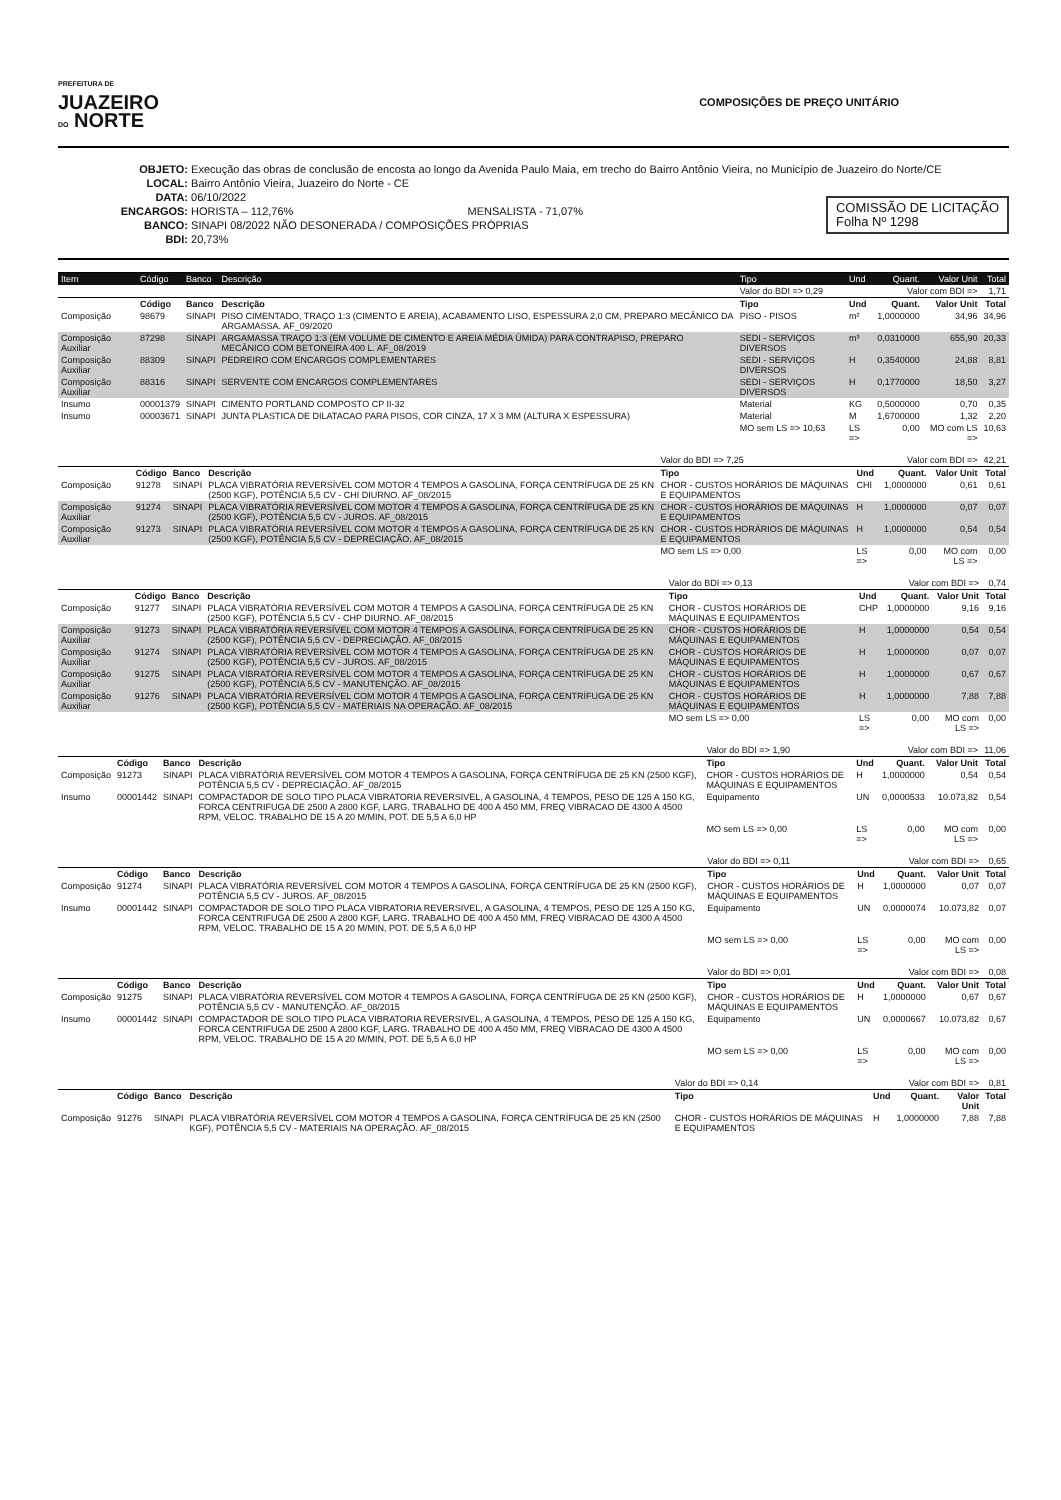PREFEITURA DE
JUAZEIRO
DO NORTE
COMPOSIÇÕES DE PREÇO UNITÁRIO
OBJETO: Execução das obras de conclusão de encosta ao longo da Avenida Paulo Maia, em trecho do Bairro Antônio Vieira, no Município de Juazeiro do Norte/CE
LOCAL: Bairro Antônio Vieira, Juazeiro do Norte - CE
DATA: 06/10/2022
ENCARGOS: HORISTA – 112,76% MENSALISTA - 71,07%
BANCO: SINAPI 08/2022 NÃO DESONERADA / COMPOSIÇÕES PRÓPRIAS
BDI: 20,73%
COMISSÃO DE LICITAÇÃO
Folha Nº 1298
| Item | Código | Banco | Descrição | Tipo | Und | Quant. | Valor Unit | Total |
| --- | --- | --- | --- | --- | --- | --- | --- | --- |
| | | | | Valor do BDI => 0,29 | Valor com BDI => | | | 1,71 |
| | Código | Banco | Descrição | Tipo | Und | Quant. | Valor Unit | Total |
| Composição | 98679 | SINAPI | PISO CIMENTADO, TRAÇO 1:3 (CIMENTO E AREIA), ACABAMENTO LISO, ESPESSURA 2,0 CM, PREPARO MECÂNICO DA ARGAMASSA. AF_09/2020 | PISO - PISOS | m² | 1,0000000 | 34,96 | 34,96 |
| Composição Auxiliar | 87298 | SINAPI | ARGAMASSA TRAÇO 1:3 (EM VOLUME DE CIMENTO E AREIA MÉDIA ÚMIDA) PARA CONTRAPISO, PREPARO MECÂNICO COM BETONEIRA 400 L. AF_08/2019 | SEDI - SERVIÇOS DIVERSOS | m³ | 0,0310000 | 655,90 | 20,33 |
| Composição Auxiliar | 88309 | SINAPI | PEDREIRO COM ENCARGOS COMPLEMENTARES | SEDI - SERVIÇOS DIVERSOS | H | 0,3540000 | 24,88 | 8,81 |
| Composição Auxiliar | 88316 | SINAPI | SERVENTE COM ENCARGOS COMPLEMENTARES | SEDI - SERVIÇOS DIVERSOS | H | 0,1770000 | 18,50 | 3,27 |
| Insumo | 00001379 | SINAPI | CIMENTO PORTLAND COMPOSTO CP II-32 | Material | KG | 0,5000000 | 0,70 | 0,35 |
| Insumo | 00003671 | SINAPI | JUNTA PLASTICA DE DILATACAO PARA PISOS, COR CINZA, 17 X 3 MM (ALTURA X ESPESSURA) | Material | M | 1,6700000 | 1,32 | 2,20 |
| | | | | MO sem LS => 10,63 | LS => | 0,00 | MO com LS => | 10,63 |
| | | | | Valor do BDI => 7,25 | Valor com BDI => | | | 42,21 |
| | Código | Banco | Descrição | Tipo | Und | Quant. | Valor Unit | Total |
| Composição | 91278 | SINAPI | PLACA VIBRATÓRIA REVERSÍVEL COM MOTOR 4 TEMPOS A GASOLINA, FORÇA CENTRÍFUGA DE 25 KN (2500 KGF), POTÊNCIA 5,5 CV - CHI DIURNO. AF_08/2015 | CHOR - CUSTOS HORÁRIOS DE MÁQUINAS E EQUIPAMENTOS | CHI | 1,0000000 | 0,61 | 0,61 |
| Composição Auxiliar | 91274 | SINAPI | PLACA VIBRATÓRIA REVERSÍVEL COM MOTOR 4 TEMPOS A GASOLINA, FORÇA CENTRÍFUGA DE 25 KN (2500 KGF), POTÊNCIA 5,5 CV - JUROS. AF_08/2015 | CHOR - CUSTOS HORÁRIOS DE MÁQUINAS E EQUIPAMENTOS | H | 1,0000000 | 0,07 | 0,07 |
| Composição Auxiliar | 91273 | SINAPI | PLACA VIBRATÓRIA REVERSÍVEL COM MOTOR 4 TEMPOS A GASOLINA, FORÇA CENTRÍFUGA DE 25 KN (2500 KGF), POTÊNCIA 5,5 CV - DEPRECIAÇÃO. AF_08/2015 | CHOR - CUSTOS HORÁRIOS DE MÁQUINAS E EQUIPAMENTOS | H | 1,0000000 | 0,54 | 0,54 |
| | | | | MO sem LS => 0,00 | LS => | 0,00 | MO com LS => | 0,00 |
| | | | | Valor do BDI => 0,13 | Valor com BDI => | | | 0,74 |
| | Código | Banco | Descrição | Tipo | Und | Quant. | Valor Unit | Total |
| Composição | 91277 | SINAPI | PLACA VIBRATÓRIA REVERSÍVEL COM MOTOR 4 TEMPOS A GASOLINA, FORÇA CENTRÍFUGA DE 25 KN (2500 KGF), POTÊNCIA 5,5 CV - CHP DIURNO. AF_08/2015 | CHOR - CUSTOS HORÁRIOS DE MÁQUINAS E EQUIPAMENTOS | CHP | 1,0000000 | 9,16 | 9,16 |
| Composição Auxiliar | 91273 | SINAPI | PLACA VIBRATÓRIA REVERSÍVEL COM MOTOR 4 TEMPOS A GASOLINA, FORÇA CENTRÍFUGA DE 25 KN (2500 KGF), POTÊNCIA 5,5 CV - DEPRECIAÇÃO. AF_08/2015 | CHOR - CUSTOS HORÁRIOS DE MÁQUINAS E EQUIPAMENTOS | H | 1,0000000 | 0,54 | 0,54 |
| Composição Auxiliar | 91274 | SINAPI | PLACA VIBRATÓRIA REVERSÍVEL COM MOTOR 4 TEMPOS A GASOLINA, FORÇA CENTRÍFUGA DE 25 KN (2500 KGF), POTÊNCIA 5,5 CV - JUROS. AF_08/2015 | CHOR - CUSTOS HORÁRIOS DE MÁQUINAS E EQUIPAMENTOS | H | 1,0000000 | 0,07 | 0,07 |
| Composição Auxiliar | 91275 | SINAPI | PLACA VIBRATÓRIA REVERSÍVEL COM MOTOR 4 TEMPOS A GASOLINA, FORÇA CENTRÍFUGA DE 25 KN (2500 KGF), POTÊNCIA 5,5 CV - MANUTENÇÃO. AF_08/2015 | CHOR - CUSTOS HORÁRIOS DE MÁQUINAS E EQUIPAMENTOS | H | 1,0000000 | 0,67 | 0,67 |
| Composição Auxiliar | 91276 | SINAPI | PLACA VIBRATÓRIA REVERSÍVEL COM MOTOR 4 TEMPOS A GASOLINA, FORÇA CENTRÍFUGA DE 25 KN (2500 KGF), POTÊNCIA 5,5 CV - MATERIAIS NA OPERAÇÃO. AF_08/2015 | CHOR - CUSTOS HORÁRIOS DE MÁQUINAS E EQUIPAMENTOS | H | 1,0000000 | 7,88 | 7,88 |
| | | | | MO sem LS => 0,00 | LS => | 0,00 | MO com LS => | 0,00 |
| | | | | Valor do BDI => 1,90 | Valor com BDI => | | | 11,06 |
| | Código | Banco | Descrição | Tipo | Und | Quant. | Valor Unit | Total |
| Composição | 91273 | SINAPI | PLACA VIBRATÓRIA REVERSÍVEL COM MOTOR 4 TEMPOS A GASOLINA, FORÇA CENTRÍFUGA DE 25 KN (2500 KGF), POTÊNCIA 5,5 CV - DEPRECIAÇÃO. AF_08/2015 | CHOR - CUSTOS HORÁRIOS DE MÁQUINAS E EQUIPAMENTOS | H | 1,0000000 | 0,54 | 0,54 |
| Insumo | 00001442 | SINAPI | COMPACTADOR DE SOLO TIPO PLACA VIBRATORIA REVERSIVEL, A GASOLINA, 4 TEMPOS, PESO DE 125 A 150 KG, FORCA CENTRIFUGA DE 2500 A 2800 KGF, LARG. TRABALHO DE 400 A 450 MM, FREQ VIBRACAO DE 4300 A 4500 RPM, VELOC. TRABALHO DE 15 A 20 M/MIN, POT. DE 5,5 A 6,0 HP | Equipamento | UN | 0,0000533 | 10.073,82 | 0,54 |
| | | | | MO sem LS => 0,00 | LS => | 0,00 | MO com LS => | 0,00 |
| | | | | Valor do BDI => 0,11 | Valor com BDI => | | | 0,65 |
| | Código | Banco | Descrição | Tipo | Und | Quant. | Valor Unit | Total |
| Composição | 91274 | SINAPI | PLACA VIBRATÓRIA REVERSÍVEL COM MOTOR 4 TEMPOS A GASOLINA, FORÇA CENTRÍFUGA DE 25 KN (2500 KGF), POTÊNCIA 5,5 CV - JUROS. AF_08/2015 | CHOR - CUSTOS HORÁRIOS DE MÁQUINAS E EQUIPAMENTOS | H | 1,0000000 | 0,07 | 0,07 |
| Insumo | 00001442 | SINAPI | COMPACTADOR DE SOLO TIPO PLACA VIBRATORIA REVERSIVEL, A GASOLINA, 4 TEMPOS, PESO DE 125 A 150 KG, FORCA CENTRIFUGA DE 2500 A 2800 KGF, LARG. TRABALHO DE 400 A 450 MM, FREQ VIBRACAO DE 4300 A 4500 RPM, VELOC. TRABALHO DE 15 A 20 M/MIN, POT. DE 5,5 A 6,0 HP | Equipamento | UN | 0,0000074 | 10.073,82 | 0,07 |
| | | | | MO sem LS => 0,00 | LS => | 0,00 | MO com LS => | 0,00 |
| | | | | Valor do BDI => 0,01 | Valor com BDI => | | | 0,08 |
| | Código | Banco | Descrição | Tipo | Und | Quant. | Valor Unit | Total |
| Composição | 91275 | SINAPI | PLACA VIBRATÓRIA REVERSÍVEL COM MOTOR 4 TEMPOS A GASOLINA, FORÇA CENTRÍFUGA DE 25 KN (2500 KGF), POTÊNCIA 5,5 CV - MANUTENÇÃO. AF_08/2015 | CHOR - CUSTOS HORÁRIOS DE MÁQUINAS E EQUIPAMENTOS | H | 1,0000000 | 0,67 | 0,67 |
| Insumo | 00001442 | SINAPI | COMPACTADOR DE SOLO TIPO PLACA VIBRATORIA REVERSIVEL, A GASOLINA, 4 TEMPOS, PESO DE 125 A 150 KG, FORCA CENTRIFUGA DE 2500 A 2800 KGF, LARG. TRABALHO DE 400 A 450 MM, FREQ VIBRACAO DE 4300 A 4500 RPM, VELOC. TRABALHO DE 15 A 20 M/MIN, POT. DE 5,5 A 6,0 HP | Equipamento | UN | 0,0000667 | 10.073,82 | 0,67 |
| | | | | MO sem LS => 0,00 | LS => | 0,00 | MO com LS => | 0,00 |
| | | | | Valor do BDI => 0,14 | Valor com BDI => | | | 0,81 |
| | Código | Banco | Descrição | Tipo | Und | Quant. | Valor Unit | Total |
| Composição | 91276 | SINAPI | PLACA VIBRATÓRIA REVERSÍVEL COM MOTOR 4 TEMPOS A GASOLINA, FORÇA CENTRÍFUGA DE 25 KN (2500 KGF), POTÊNCIA 5,5 CV - MATERIAIS NA OPERAÇÃO. AF_08/2015 | CHOR - CUSTOS HORÁRIOS DE MÁQUINAS E EQUIPAMENTOS | H | 1,0000000 | 7,88 | 7,88 |